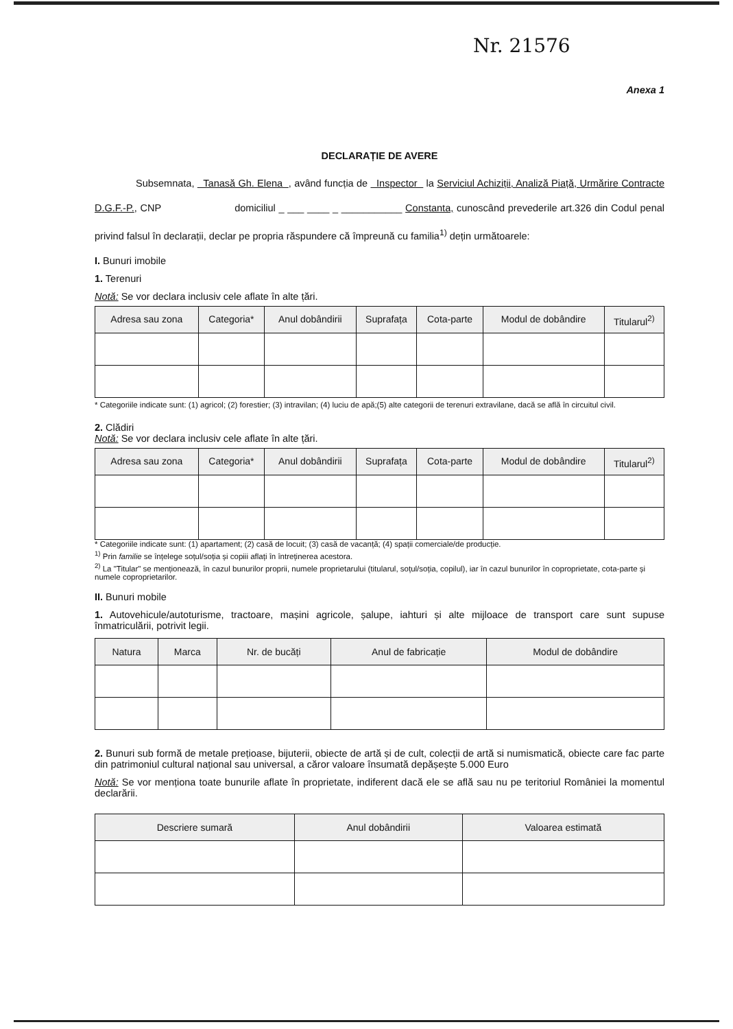Nr. 21576
Anexa 1
DECLARAȚIE DE AVERE
Subsemnata, Tanasă Gh. Elena , având funcția de Inspector la Serviciul Achiziții, Analiză Piață, Urmărire Contracte D.G.F.-P., CNP domiciliul _ ___ ____ _ ___________ Constanta, cunoscând prevederile art.326 din Codul penal privind falsul în declarații, declar pe propria răspundere că împreună cu familia<sup>1)</sup> dețin următoarele:
I. Bunuri imobile
1. Terenuri
Notă: Se vor declara inclusiv cele aflate în alte țări.
| Adresa sau zona | Categoria* | Anul dobândirii | Suprafața | Cota-parte | Modul de dobândire | Titularul<sup>2)</sup> |
| --- | --- | --- | --- | --- | --- | --- |
* Categoriile indicate sunt: (1) agricol; (2) forestier; (3) intravilan; (4) luciu de apă;(5) alte categorii de terenuri extravilane, dacă se află în circuitul civil.
2. Clădiri
Notă: Se vor declara inclusiv cele aflate în alte țări.
| Adresa sau zona | Categoria* | Anul dobândirii | Suprafața | Cota-parte | Modul de dobândire | Titularul<sup>2)</sup> |
| --- | --- | --- | --- | --- | --- | --- |
* Categoriile indicate sunt: (1) apartament; (2) casă de locuit; (3) casă de vacanță; (4) spații comerciale/de producție.
<sup>1)</sup> Prin familie se înțelege soțul/soția și copiii aflați în întreținerea acestora.
<sup>2)</sup> La "Titular" se menționează, în cazul bunurilor proprii, numele proprietarului (titularul, soțul/soția, copilul), iar în cazul bunurilor în coproprietate, cota-parte și numele coproprietarilor.
II. Bunuri mobile
1. Autovehicule/autoturisme, tractoare, mașini agricole, șalupe, iahturi și alte mijloace de transport care sunt supuse înmatriculării, potrivit legii.
| Natura | Marca | Nr. de bucăți | Anul de fabricație | Modul de dobândire |
| --- | --- | --- | --- | --- |
2. Bunuri sub formă de metale prețioase, bijuterii, obiecte de artă și de cult, colecții de artă si numismatică, obiecte care fac parte din patrimoniul cultural național sau universal, a căror valoare însumată depășește 5.000 Euro
Notă: Se vor menționa toate bunurile aflate în proprietate, indiferent dacă ele se află sau nu pe teritoriul României la momentul declarării.
| Descriere sumară | Anul dobândirii | Valoarea estimată |
| --- | --- | --- |